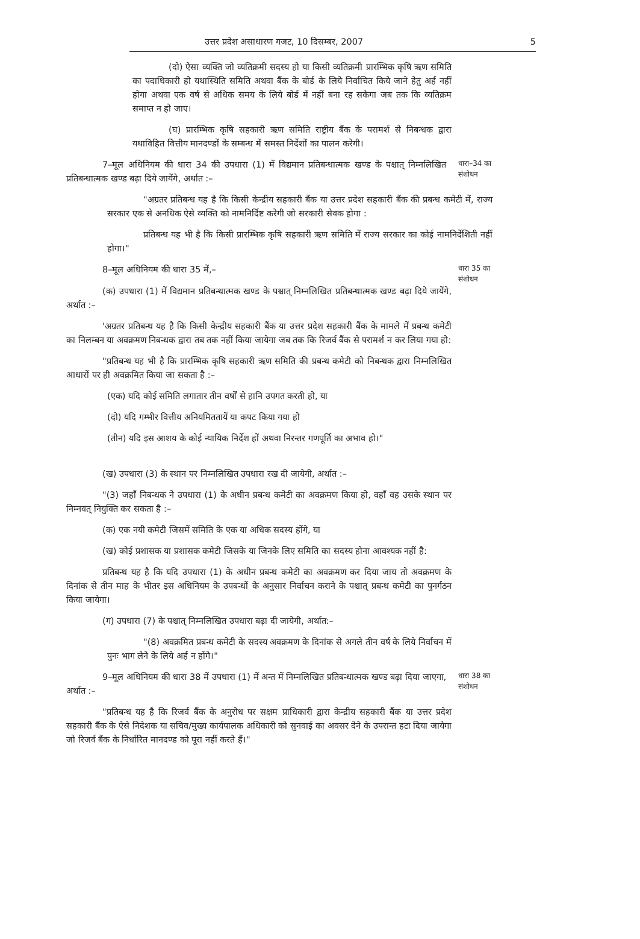उत्तर प्रदेश असाधारण गजट, 10 दिसम्बर, 2007 5
(दो) ऐसा व्यक्ति जो व्यतिक्रमी सदस्य हो या किसी व्यतिक्रमी प्रारम्भिक कृषि ऋण समिति का पदाधिकारी हो यथास्थिति समिति अथवा बैंक के बोर्ड के लिये निर्वाचित किये जाने हेतु अर्ह नहीं होगा अथवा एक वर्ष से अधिक समय के लिये बोर्ड में नहीं बना रह सकेगा जब तक कि व्यतिक्रम समाप्त न हो जाए।
(घ) प्रारम्भिक कृषि सहकारी ऋण समिति राष्ट्रीय बैंक के परामर्श से निबन्धक द्वारा यथाविहित वित्तीय मानदण्डों के सम्बन्ध में समस्त निर्देशों का पालन करेगी।
7–मूल अधिनियम की धारा 34 की उपधारा (1) में विद्यमान प्रतिबन्धात्मक खण्ड के पश्चात् निम्नलिखित प्रतिबन्धात्मक खण्ड बढ़ा दिये जायेंगे, अर्थात :–
धारा–34 का संशोधन
"अग्रतर प्रतिबन्ध यह है कि किसी केन्द्रीय सहकारी बैंक या उत्तर प्रदेश सहकारी बैंक की प्रबन्ध कमेटी में, राज्य सरकार एक से अनधिक ऐसे व्यक्ति को नामनिर्दिष्ट करेगी जो सरकारी सेवक होगा :
प्रतिबन्ध यह भी है कि किसी प्रारम्भिक कृषि सहकारी ऋण समिति में राज्य सरकार का कोई नामनिर्देशिती नहीं होगा।"
8–मूल अधिनियम की धारा 35 में,–
धारा 35 का संशोधन
(क) उपधारा (1) में विद्यमान प्रतिबन्धात्मक खण्ड के पश्चात् निम्नलिखित प्रतिबन्धात्मक खण्ड बढ़ा दिये जायेंगे, अर्थात :–
'अग्रतर प्रतिबन्ध यह है कि किसी केन्द्रीय सहकारी बैंक या उत्तर प्रदेश सहकारी बैंक के मामले में प्रबन्ध कमेटी का निलम्बन या अवक्रमण निबन्धक द्वारा तब तक नहीं किया जायेगा जब तक कि रिजर्व बैंक से परामर्श न कर लिया गया हो:
"प्रतिबन्ध यह भी है कि प्रारम्भिक कृषि सहकारी ऋण समिति की प्रबन्ध कमेटी को निबन्धक द्वारा निम्नलिखित आधारों पर ही अवक्रमित किया जा सकता है :–
(एक) यदि कोई समिति लगातार तीन वर्षों से हानि उपगत करती हो, या
(दो) यदि गम्भीर वित्तीय अनियमिततायें या कपट किया गया हो
(तीन) यदि इस आशय के कोई न्यायिक निर्देश हों अथवा निरन्तर गणपूर्ति का अभाव हो।"
(ख) उपधारा (3) के स्थान पर निम्नलिखित उपधारा रख दी जायेगी, अर्थात :–
"(3) जहाँ निबन्धक ने उपधारा (1) के अधीन प्रबन्ध कमेटी का अवक्रमण किया हो, वहाँ वह उसके स्थान पर निम्नवत् नियुक्ति कर सकता है :–
(क) एक नयी कमेटी जिसमें समिति के एक या अधिक सदस्य होंगे, या
(ख) कोई प्रशासक या प्रशासक कमेटी जिसके या जिनके लिए समिति का सदस्य होना आवश्यक नहीं है:
प्रतिबन्ध यह है कि यदि उपधारा (1) के अधीन प्रबन्ध कमेटी का अवक्रमण कर दिया जाय तो अवक्रमण के दिनांक से तीन माह के भीतर इस अधिनियम के उपबन्धों के अनुसार निर्वाचन कराने के पश्चात् प्रबन्ध कमेटी का पुनर्गठन किया जायेगा।
(ग) उपधारा (7) के पश्चात् निम्नलिखित उपधारा बढ़ा दी जायेगी, अर्थात:–
"(8) अवक्रमित प्रबन्ध कमेटी के सदस्य अवक्रमण के दिनांक से अगले तीन वर्ष के लिये निर्वाचन में पुनः भाग लेने के लिये अर्ह न होंगे।"
9–मूल अधिनियम की धारा 38 में उपधारा (1) में अन्त में निम्नलिखित प्रतिबन्धात्मक खण्ड बढ़ा दिया जाएगा, अर्थात :–
धारा 38 का संशोधन
"प्रतिबन्ध यह है कि रिजर्व बैंक के अनुरोध पर सक्षम प्राधिकारी द्वारा केन्द्रीय सहकारी बैंक या उत्तर प्रदेश सहकारी बैंक के ऐसे निदेशक या सचिव/मुख्य कार्यपालक अधिकारी को सुनवाई का अवसर देने के उपरान्त हटा दिया जायेगा जो रिजर्व बैंक के निर्धारित मानदण्ड को पूरा नहीं करते हैं।"